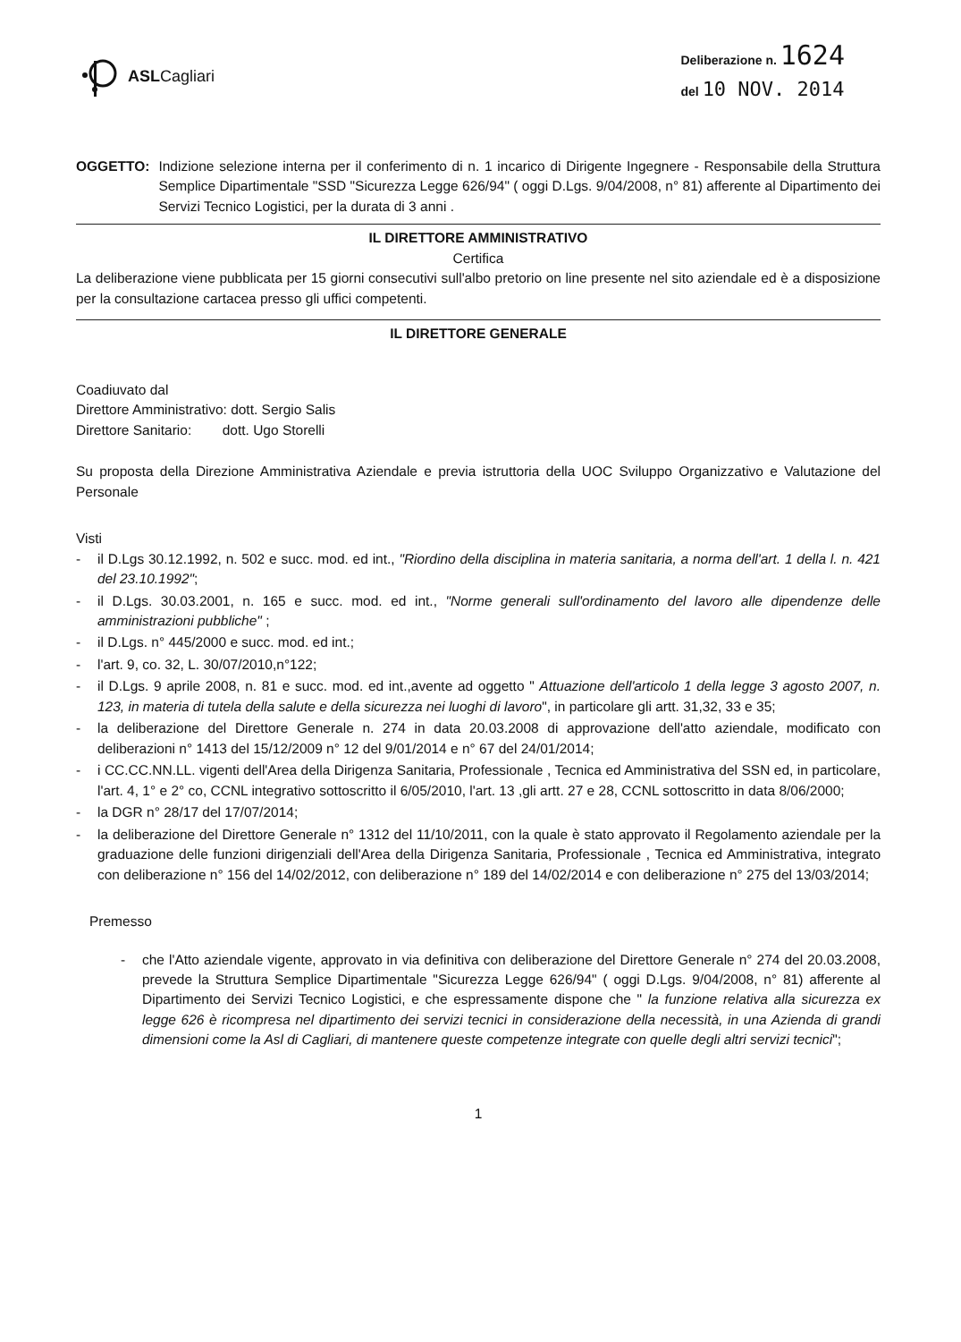ASLCagliari
Deliberazione n. 1624
del 10 NOV. 2014
OGGETTO: Indizione selezione interna per il conferimento di n. 1 incarico di Dirigente Ingegnere - Responsabile della Struttura Semplice Dipartimentale "SSD "Sicurezza Legge 626/94" ( oggi D.Lgs. 9/04/2008, n° 81) afferente al Dipartimento dei Servizi Tecnico Logistici, per la durata di 3 anni .
IL DIRETTORE AMMINISTRATIVO
Certifica
La deliberazione viene pubblicata per 15 giorni consecutivi sull'albo pretorio on line presente nel sito aziendale ed è a disposizione per la consultazione cartacea presso gli uffici competenti.
IL DIRETTORE GENERALE
Coadiuvato dal
Direttore Amministrativo: dott. Sergio Salis
Direttore Sanitario: dott. Ugo Storelli
Su proposta della Direzione Amministrativa Aziendale e previa istruttoria della UOC Sviluppo Organizzativo e Valutazione del Personale
Visti
- il D.Lgs 30.12.1992, n. 502 e succ. mod. ed int., "Riordino della disciplina in materia sanitaria, a norma dell'art. 1 della l. n. 421 del 23.10.1992";
- il D.Lgs. 30.03.2001, n. 165 e succ. mod. ed int., "Norme generali sull'ordinamento del lavoro alle dipendenze delle amministrazioni pubbliche" ;
- il D.Lgs. n° 445/2000 e succ. mod. ed int.;
- l'art. 9, co. 32, L. 30/07/2010,n°122;
- il D.Lgs. 9 aprile 2008, n. 81 e succ. mod. ed int.,avente ad oggetto " Attuazione dell'articolo 1 della legge 3 agosto 2007, n. 123, in materia di tutela della salute e della sicurezza nei luoghi di lavoro", in particolare gli artt. 31,32, 33 e 35;
- la deliberazione del Direttore Generale n. 274 in data 20.03.2008 di approvazione dell'atto aziendale, modificato con deliberazioni n° 1413 del 15/12/2009 n° 12 del 9/01/2014 e n° 67 del 24/01/2014;
- i CC.CC.NN.LL. vigenti dell'Area della Dirigenza Sanitaria, Professionale , Tecnica ed Amministrativa del SSN ed, in particolare, l'art. 4, 1° e 2° co, CCNL integrativo sottoscritto il 6/05/2010, l'art. 13 ,gli artt. 27 e 28, CCNL sottoscritto in data 8/06/2000;
- la DGR n° 28/17 del 17/07/2014;
- la deliberazione del Direttore Generale n° 1312 del 11/10/2011, con la quale è stato approvato il Regolamento aziendale per la graduazione delle funzioni dirigenziali dell'Area della Dirigenza Sanitaria, Professionale , Tecnica ed Amministrativa, integrato con deliberazione n° 156 del 14/02/2012, con deliberazione n° 189 del 14/02/2014 e con deliberazione n° 275 del 13/03/2014;
Premesso
- che l'Atto aziendale vigente, approvato in via definitiva con deliberazione del Direttore Generale n° 274 del 20.03.2008, prevede la Struttura Semplice Dipartimentale "Sicurezza Legge 626/94" ( oggi D.Lgs. 9/04/2008, n° 81) afferente al Dipartimento dei Servizi Tecnico Logistici, e che espressamente dispone che " la funzione relativa alla sicurezza ex legge 626 è ricompresa nel dipartimento dei servizi tecnici in considerazione della necessità, in una Azienda di grandi dimensioni come la Asl di Cagliari, di mantenere queste competenze integrate con quelle degli altri servizi tecnici";
1